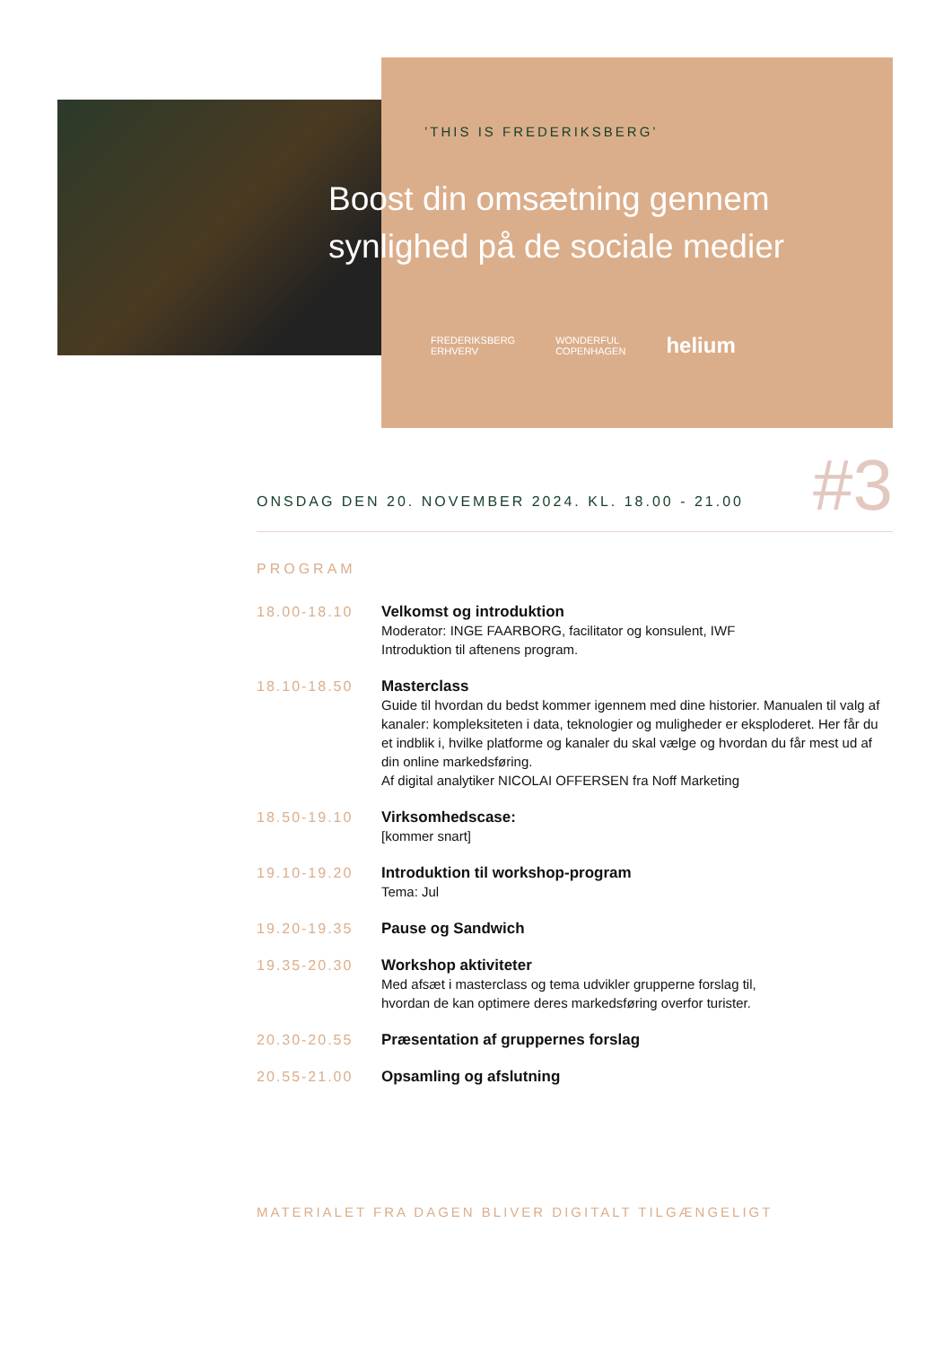’THIS IS FREDERIKSBERG’
Boost din omsætning gennem
synlighed på de sociale medier
FREDERIKSBERG
ERHVERV WONDERFUL
COPENHAGEN helium
ONSDAG DEN 20. NOVEMBER 2024. KL. 18.00 - 21.00
#3
PROGRAM
18.00-18.10 Velkomst og introduktion
Moderator: INGE FAARBORG, facilitator og konsulent, IWF
Introduktion til aftenens program.
18.10-18.50 Masterclass
Guide til hvordan du bedst kommer igennem med dine historier. Manualen til valg af kanaler: kompleksiteten i data, teknologier og muligheder er eksploderet. Her får du et indblik i, hvilke platforme og kanaler du skal vælge og hvordan du får mest ud af din online markedsføring.
Af digital analytiker NICOLAI OFFERSEN fra Noff Marketing
18.50-19.10 Virksomhedscase:
[kommer snart]
19.10-19.20 Introduktion til workshop-program
Tema: Jul
19.20-19.35 Pause og Sandwich
19.35-20.30 Workshop aktiviteter
Med afsæt i masterclass og tema udvikler grupperne forslag til,
hvordan de kan optimere deres markedsføring overfor turister.
20.30-20.55 Præsentation af gruppernes forslag
20.55-21.00 Opsamling og afslutning
MATERIALET FRA DAGEN BLIVER DIGITALT TILGÆNGELIGT